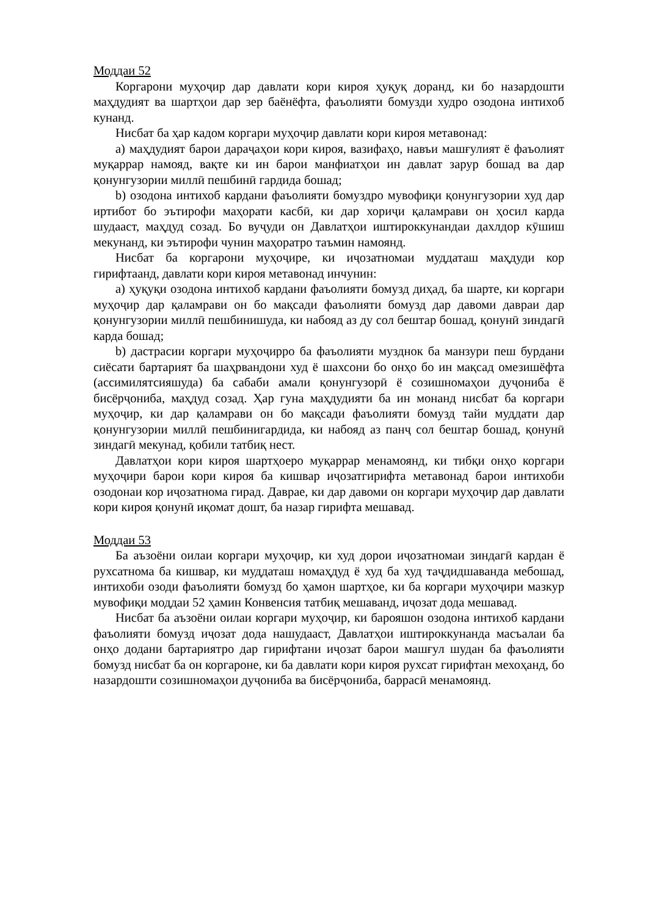Моддаи 52
Коргарони муҳоҷир дар давлати кори кироя ҳуқуқ доранд, ки бо назардошти маҳдудият ва шартҳои дар зер баёнёфта, фаъолияти бомузди худро озодона интихоб кунанд.
Нисбат ба ҳар кадом коргари муҳоҷир давлати кори кироя метавонад:
a) маҳдудият барои дараҷаҳои кори кироя, вазифаҳо, навъи машғулият ё фаъолият муқаррар намояд, вақте ки ин барои манфиатҳои ин давлат зарур бошад ва дар қонунгузории миллӣ пешбинӣ гардида бошад;
b) озодона интихоб кардани фаъолияти бомуздро мувофиқи қонунгузории худ дар иртибот бо эътирофи маҳорати касбӣ, ки дар хориҷи қаламрави он ҳосил карда шудааст, маҳдуд созад. Бо вуҷуди он Давлатҳои иштироккунандаи дахлдор кӯшиш мекунанд, ки эътирофи чунин маҳоратро таъмин намоянд.
Нисбат ба коргарони муҳоҷире, ки иҷозатномаи муддаташ маҳдуди кор гирифтаанд, давлати кори кироя метавонад инчунин:
a) ҳуқуқи озодона интихоб кардани фаъолияти бомузд диҳад, ба шарте, ки коргари муҳоҷир дар қаламрави он бо мақсади фаъолияти бомузд дар давоми давраи дар қонунгузории миллӣ пешбинишуда, ки набояд аз ду сол бештар бошад, қонунӣ зиндагӣ карда бошад;
b) дастрасии коргари муҳоҷирро ба фаъолияти музднок ба манзури пеш бурдани сиёсати бартарият ба шаҳрвандони худ ё шахсони бо онҳо бо ин мақсад омезишёфта (ассимилятсияшуда) ба сабаби амали қонунгузорӣ ё созишномаҳои дуҷониба ё бисёрҷониба, маҳдуд созад. Ҳар гуна маҳдудияти ба ин монанд нисбат ба коргари муҳоҷир, ки дар қаламрави он бо мақсади фаъолияти бомузд тайи муддати дар қонунгузории миллӣ пешбинигардида, ки набояд аз панҷ сол бештар бошад, қонунӣ зиндагӣ мекунад, қобили татбиқ нест.
Давлатҳои кори кироя шартҳоеро муқаррар менамоянд, ки тибқи онҳо коргари муҳоҷири барои кори кироя ба кишвар иҷозатгирифта метавонад барои интихоби озодонаи кор иҷозатнома гирад. Даврае, ки дар давоми он коргари муҳоҷир дар давлати кори кироя қонунӣ иқомат дошт, ба назар гирифта мешавад.
Моддаи 53
Ба аъзоёни оилаи коргари муҳоҷир, ки худ дорои иҷозатномаи зиндагӣ кардан ё рухсатнома ба кишвар, ки муддаташ номаҳдуд ё худ ба худ таҷдидшаванда мебошад, интихоби озоди фаъолияти бомузд бо ҳамон шартҳое, ки ба коргари муҳоҷири мазкур мувофиқи моддаи 52 ҳамин Конвенсия татбиқ мешаванд, иҷозат дода мешавад.
Нисбат ба аъзоёни оилаи коргари муҳоҷир, ки барояшон озодона интихоб кардани фаъолияти бомузд иҷозат дода нашудааст, Давлатҳои иштироккунанда масъалаи ба онҳо додани бартариятро дар гирифтани иҷозат барои машғул шудан ба фаъолияти бомузд нисбат ба он коргароне, ки ба давлати кори кироя рухсат гирифтан мехоҳанд, бо назардошти созишномаҳои дуҷониба ва бисёрҷониба, баррасӣ менамоянд.